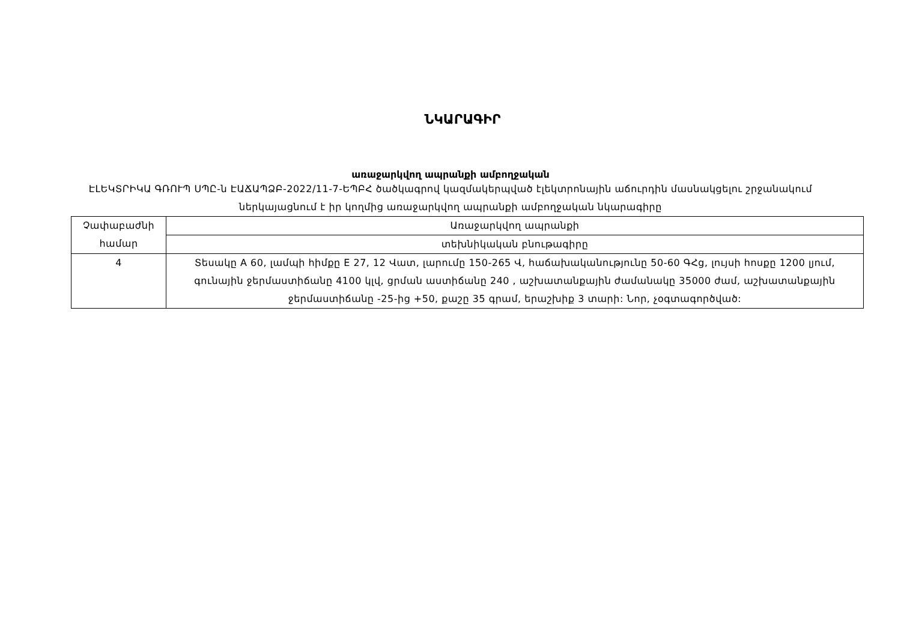ՆԿԱՐԱԳԻՐ
առաջարկվող ապրանքի ամբողջական
ԷԼԵԿՏՐԻԿԱ ԳՌՈՒՊ ՍՊԸ-ն ԷԱՃԱՊՁԲ-2022/11-7-ԵՊԲՀ ծածկագրով կազմակերպված էլեկտրոնային աճուրդին մասնակցելու շրջանակում ներկայացնում է իր կողմից առաջարկվող ապրանքի ամբողջական նկարագիրը
| Չափաբաժնի համար | Առաջարկվող ապրանքի |
| | տեխնիկական բնութագիրը |
| 4 | Տեսակը A 60, լամպի հիմքը E 27, 12 Վատ, լարումը 150-265 Վ, հաճախականությունը 50-60 ԳՀց, լույսի հոսքը 1200 լյում, գունային ջերմաստիճանը 4100 կլվ, ցրման աստիճանը 240 , աշխատանքային ժամանակը 35000 ժամ, աշխատանքային ջերմաստիճանը -25-ից +50, քաշը 35 գրամ, երաշխիք 3 տարի: Նոր, չօգտագործված: |